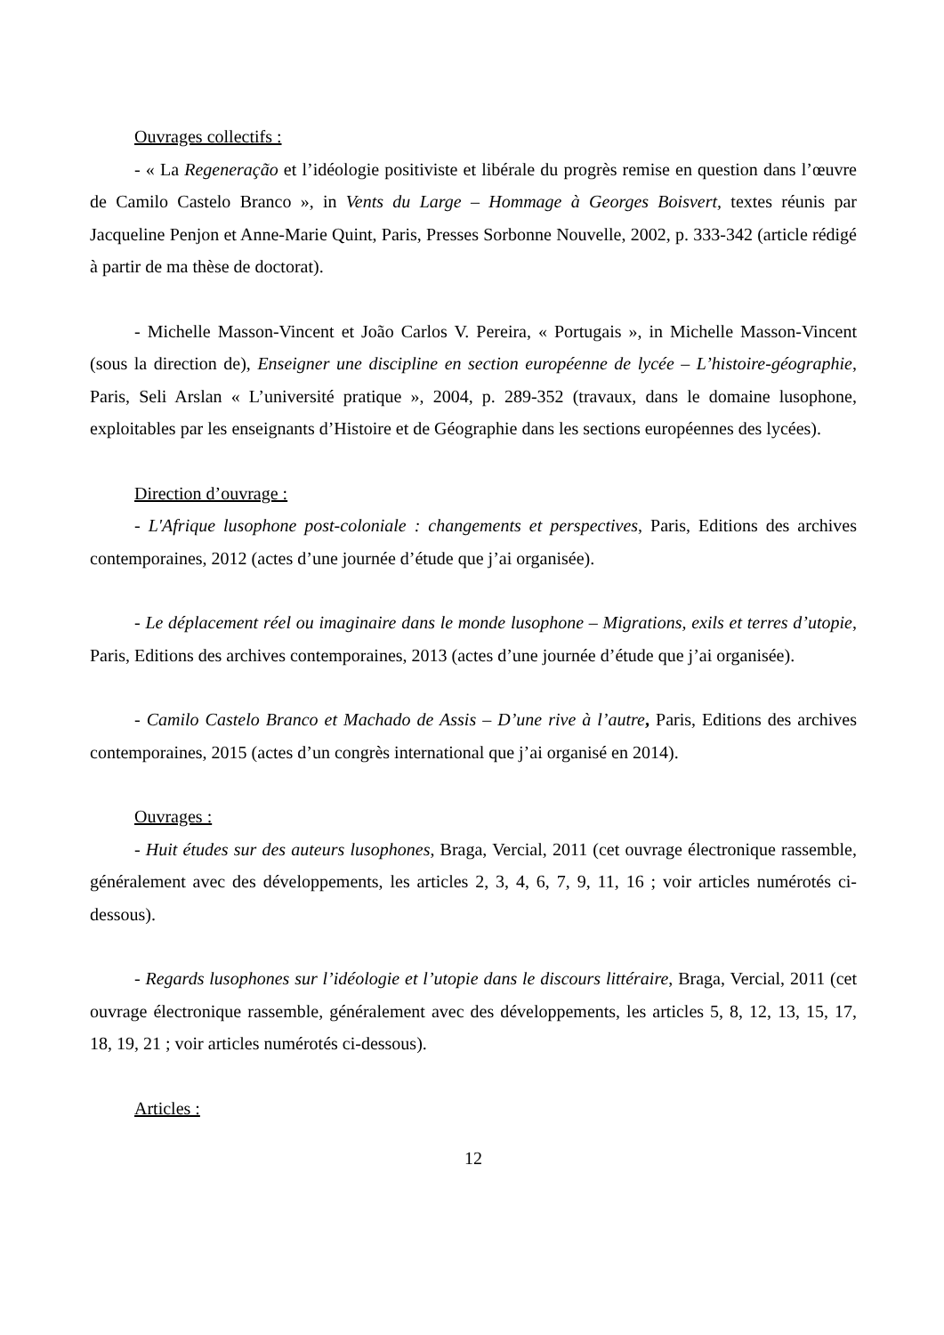Ouvrages collectifs :
- « La Regeneração et l’idéologie positiviste et libérale du progrès remise en question dans l’œuvre de Camilo Castelo Branco », in Vents du Large – Hommage à Georges Boisvert, textes réunis par Jacqueline Penjon et Anne-Marie Quint, Paris, Presses Sorbonne Nouvelle, 2002, p. 333-342 (article rédigé à partir de ma thèse de doctorat).
- Michelle Masson-Vincent et João Carlos V. Pereira, « Portugais », in Michelle Masson-Vincent (sous la direction de), Enseigner une discipline en section européenne de lycée – L’histoire-géographie, Paris, Seli Arslan « L’université pratique », 2004, p. 289-352 (travaux, dans le domaine lusophone, exploitables par les enseignants d’Histoire et de Géographie dans les sections européennes des lycées).
Direction d’ouvrage :
- L'Afrique lusophone post-coloniale : changements et perspectives, Paris, Editions des archives contemporaines, 2012 (actes d’une journée d’étude que j’ai organisée).
- Le déplacement réel ou imaginaire dans le monde lusophone – Migrations, exils et terres d’utopie, Paris, Editions des archives contemporaines, 2013 (actes d’une journée d’étude que j’ai organisée).
- Camilo Castelo Branco et Machado de Assis – D’une rive à l’autre, Paris, Editions des archives contemporaines, 2015 (actes d’un congrès international que j’ai organisé en 2014).
Ouvrages :
- Huit études sur des auteurs lusophones, Braga, Vercial, 2011 (cet ouvrage électronique rassemble, généralement avec des développements, les articles 2, 3, 4, 6, 7, 9, 11, 16 ; voir articles numérotés ci-dessous).
- Regards lusophones sur l’idéologie et l’utopie dans le discours littéraire, Braga, Vercial, 2011 (cet ouvrage électronique rassemble, généralement avec des développements, les articles 5, 8, 12, 13, 15, 17, 18, 19, 21 ; voir articles numérotés ci-dessous).
Articles :
12